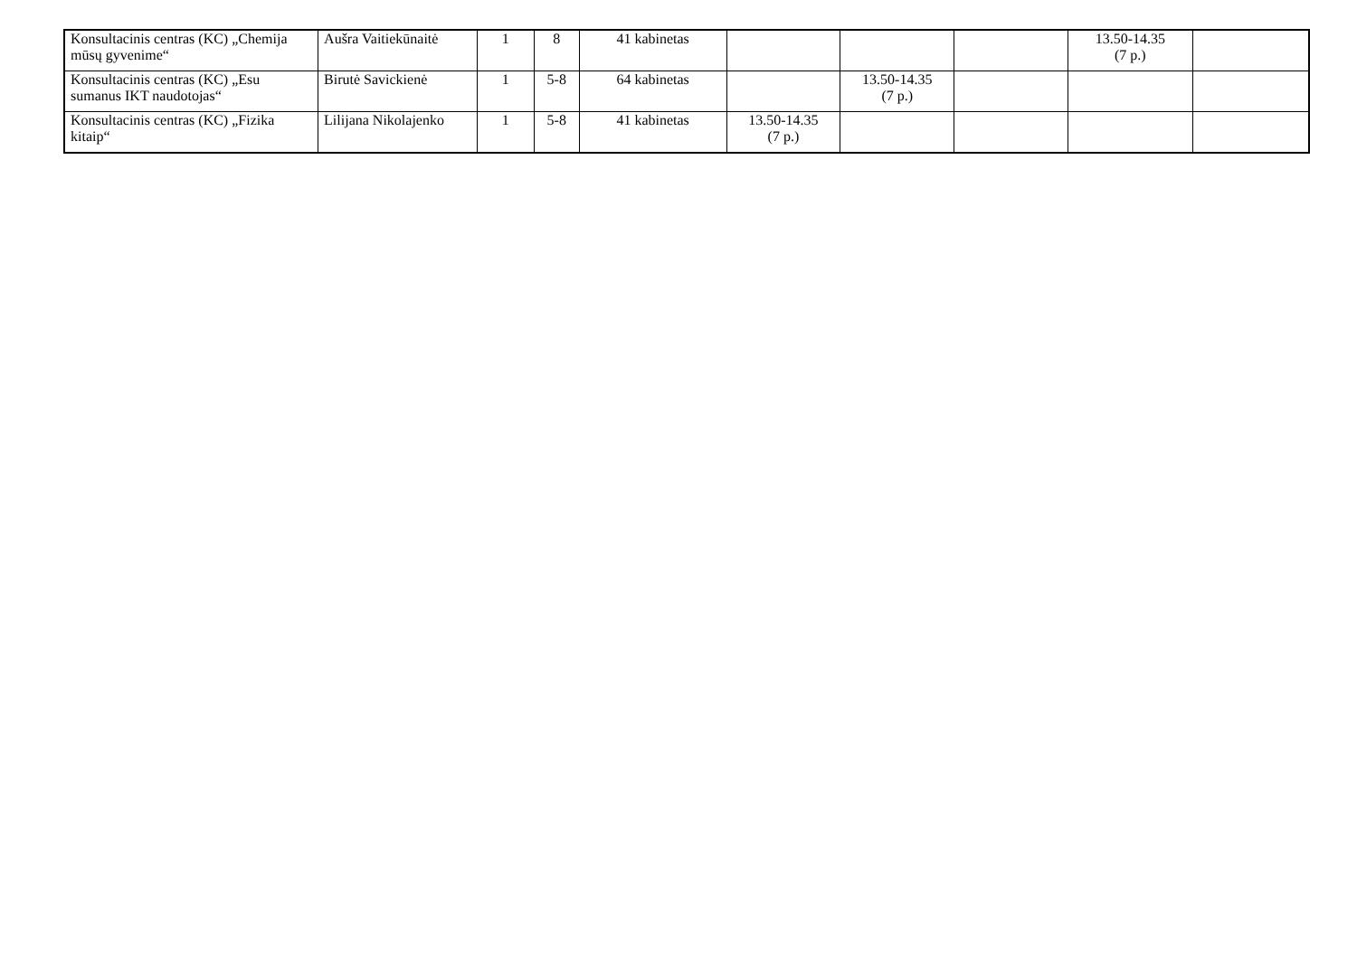| Konsultacinis centras (KC) „Chemija mūsų gyvenime“ | Aušra Vaitiekūnaitė | 1 | 8 | 41 kabinetas | | | | 13.50-14.35 (7 p.) | |
| Konsultacinis centras (KC) „Esu sumanus IKT naudotojas“ | Birutė Savickienė | 1 | 5-8 | 64 kabinetas | | 13.50-14.35 (7 p.) | | | |
| Konsultacinis centras (KC) „Fizika kitaip“ | Lilijana Nikolajenko | 1 | 5-8 | 41 kabinetas | 13.50-14.35 (7 p.) | | | | |